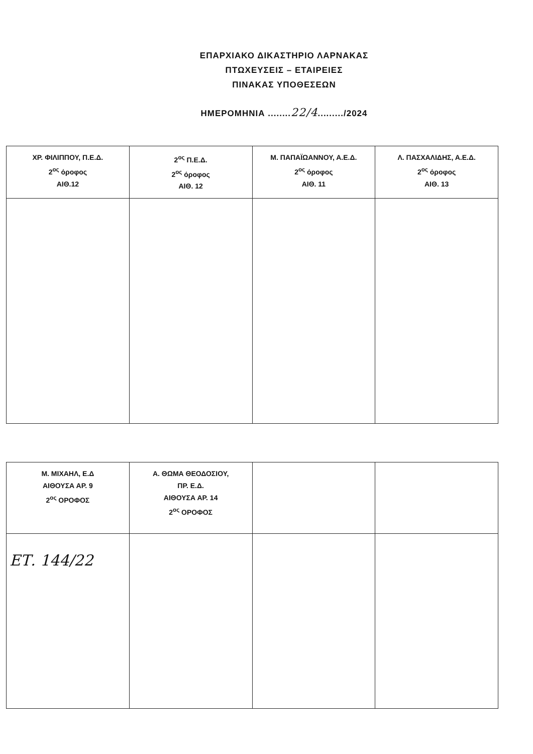ΕΠΑΡΧΙΑΚΟ ΔΙΚΑΣΤΗΡΙΟ ΛΑΡΝΑΚΑΣ
ΠΤΩΧΕΥΣΕΙΣ – ΕΤΑΙΡΕΙΕΣ
ΠΙΝΑΚΑΣ ΥΠΟΘΕΣΕΩΝ
ΗΜΕΡΟΜΗΝΙΑ ........22/4........./2024
| ΧΡ. ΦΙΛΙΠΠΟΥ, Π.Ε.Δ. 2<sup>ος</sup> όροφος ΑΙΘ.12 | 2<sup>ος</sup> Π.Ε.Δ. 2<sup>ος</sup> όροφος ΑΙΘ. 12 | Μ. ΠΑΠΑΪΩΑΝΝΟΥ, Α.Ε.Δ. 2<sup>ος</sup> όροφος ΑΙΘ. 11 | Λ. ΠΑΣΧΑΛΙΔΗΣ, Α.Ε.Δ. 2<sup>ος</sup> όροφος ΑΙΘ. 13 |
| Μ. ΜΙΧΑΗΛ, Ε.Δ ΑΙΘΟΥΣΑ ΑΡ. 9 2<sup>ος</sup> ΟΡΟΦΟΣ | Α. ΘΩΜΑ ΘΕΟΔΟΣΙΟΥ, ΠΡ. Ε.Δ. ΑΙΘΟΥΣΑ ΑΡ. 14 2<sup>ος</sup> ΟΡΟΦΟΣ | | |
| ΕΤ. 144/22 | | | |